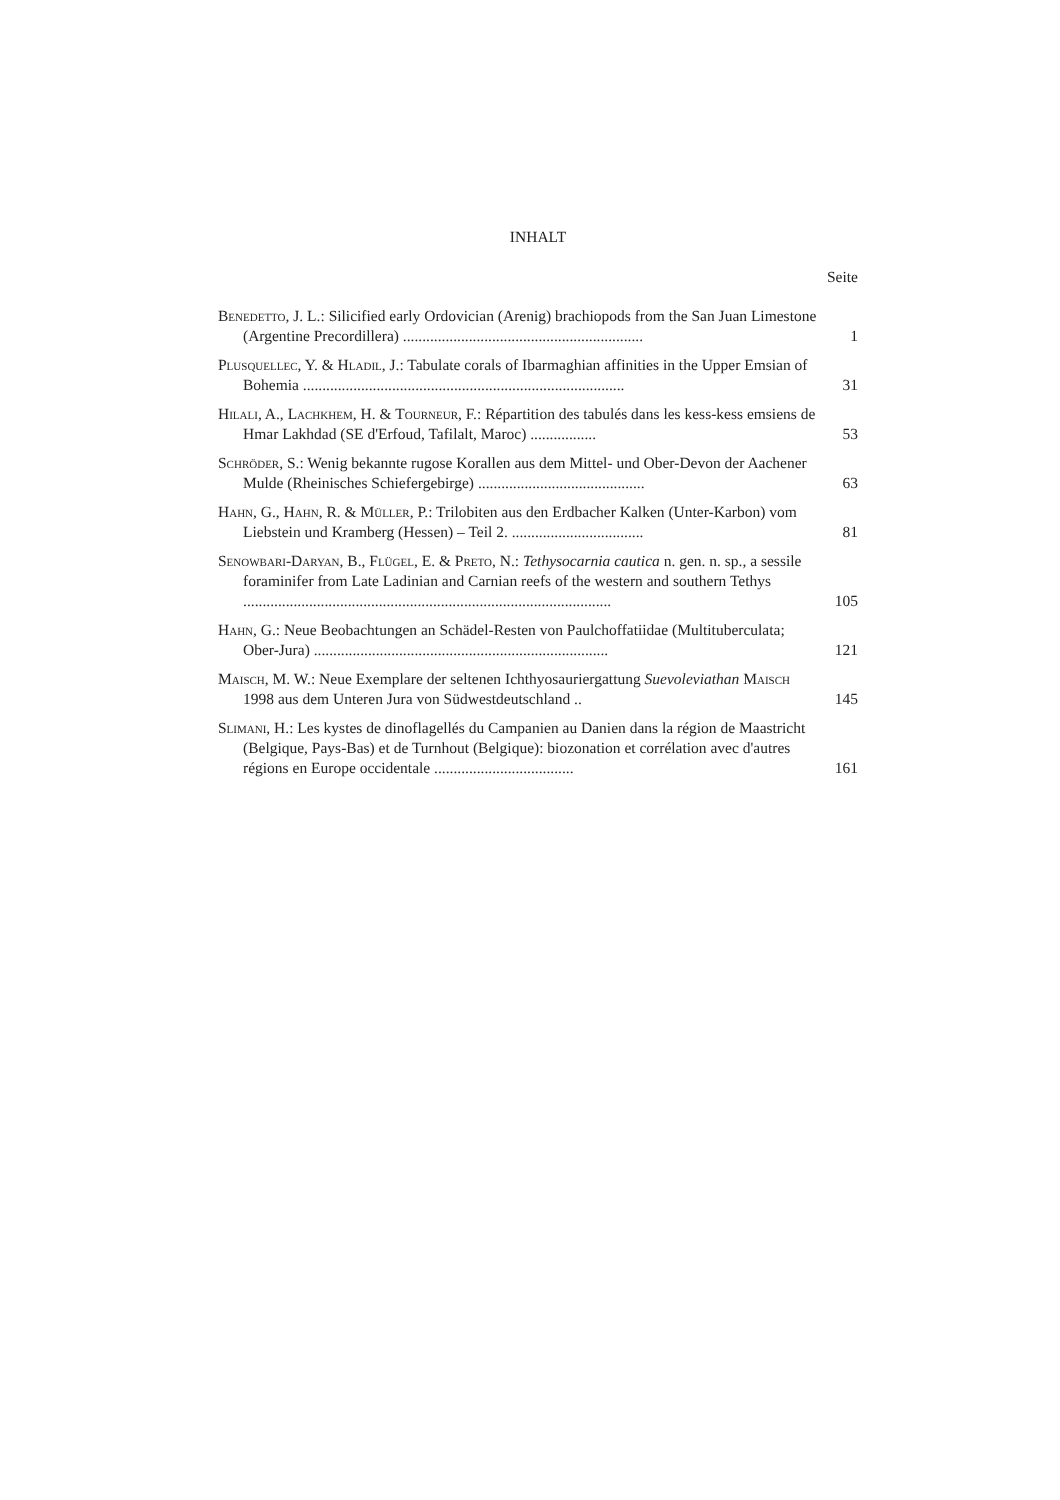INHALT
Seite
Benedetto, J. L.: Silicified early Ordovician (Arenig) brachiopods from the San Juan Limestone (Argentine Precordillera) ..............................................................
1
Plusquellec, Y. & Hladil, J.: Tabulate corals of Ibarmaghian affinities in the Upper Emsian of Bohemia ...................................................................................
31
Hilali, A., Lachkhem, H. & Tourneur, F.: Répartition des tabulés dans les kess-kess emsiens de Hmar Lakhdad (SE d'Erfoud, Tafilalt, Maroc) .................
53
Schröder, S.: Wenig bekannte rugose Korallen aus dem Mittel- und Ober-Devon der Aachener Mulde (Rheinisches Schiefergebirge) ...........................................
63
Hahn, G., Hahn, R. & Müller, P.: Trilobiten aus den Erdbacher Kalken (Unter-Karbon) vom Liebstein und Kramberg (Hessen) – Teil 2. ..................................
81
Senowbari-Daryan, B., Flügel, E. & Preto, N.: Tethysocarnia cautica n. gen. n. sp., a sessile foraminifer from Late Ladinian and Carnian reefs of the western and southern Tethys ...............................................................................................
105
Hahn, G.: Neue Beobachtungen an Schädel-Resten von Paulchoffatiidae (Multituberculata; Ober-Jura) ............................................................................
121
Maisch, M. W.: Neue Exemplare der seltenen Ichthyosauriergattung Suevoleviathan Maisch 1998 aus dem Unteren Jura von Südwestdeutschland ..
145
Slimani, H.: Les kystes de dinoflagellés du Campanien au Danien dans la région de Maastricht (Belgique, Pays-Bas) et de Turnhout (Belgique): biozonation et corrélation avec d'autres régions en Europe occidentale ....................................
161